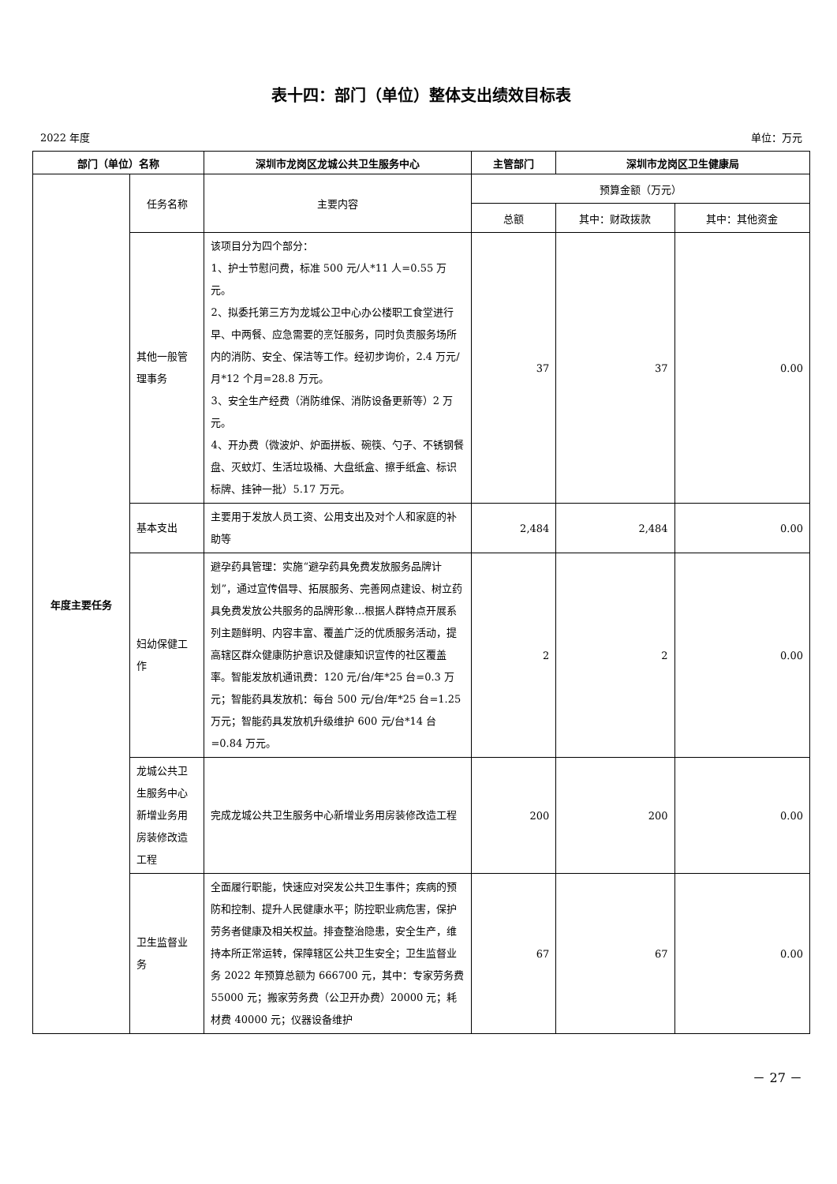表十四：部门（单位）整体支出绩效目标表
2022 年度 单位：万元
| 部门（单位）名称 | | 深圳市龙岗区龙城公共卫生服务中心 | 主管部门 | 深圳市龙岗区卫生健康局 | |
| --- | --- | --- | --- | --- | --- |
| 年度主要任务 | 任务名称 | 主要内容 | 预算金额（万元） | | |
| | | | 总额 | 其中：财政拨款 | 其中：其他资金 |
| | 其他一般管理事务 | 该项目分为四个部分： 1、护士节慰问费，标准 500 元/人*11 人=0.55 万元。 2、拟委托第三方为龙城公卫中心办公楼职工食堂进行早、中两餐、应急需要的烹饪服务，同时负责服务场所内的消防、安全、保洁等工作。经初步询价，2.4 万元/月*12 个月=28.8 万元。 3、安全生产经费（消防维保、消防设备更新等）2 万元。 4、开办费（微波炉、炉面拼板、碗筷、勺子、不锈钢餐盘、灭蚊灯、生活垃圾桶、大盘纸盒、擦手纸盒、标识标牌、挂钟一批）5.17 万元。 | 37 | 37 | 0.00 |
| | 基本支出 | 主要用于发放人员工资、公用支出及对个人和家庭的补助等 | 2,484 | 2,484 | 0.00 |
| | 妇幼保健工作 | 避孕药具管理：实施“避孕药具免费发放服务品牌计划”，通过宣传倡导、拓展服务、完善网点建设、树立药具免费发放公共服务的品牌形象…根据人群特点开展系列主题鲜明、内容丰富、覆盖广泛的优质服务活动，提高辖区群众健康防护意识及健康知识宣传的社区覆盖率。智能发放机通讯费：120 元/台/年*25 台=0.3 万元；智能药具发放机：每台 500 元/台/年*25 台=1.25 万元；智能药具发放机升级维护 600 元/台*14 台=0.84 万元。 | 2 | 2 | 0.00 |
| | 龙城公共卫生服务中心新增业务用房装修改造工程 | 完成龙城公共卫生服务中心新增业务用房装修改造工程 | 200 | 200 | 0.00 |
| | 卫生监督业务 | 全面履行职能，快速应对突发公共卫生事件；疾病的预防和控制、提升人民健康水平；防控职业病危害，保护劳务者健康及相关权益。排查整治隐患，安全生产，维持本所正常运转，保障辖区公共卫生安全；卫生监督业务 2022 年预算总额为 666700 元，其中：专家劳务费 55000 元；搬家劳务费（公卫开办费）20000 元；耗材费 40000 元；仪器设备维护 | 67 | 67 | 0.00 |
－ 27 －